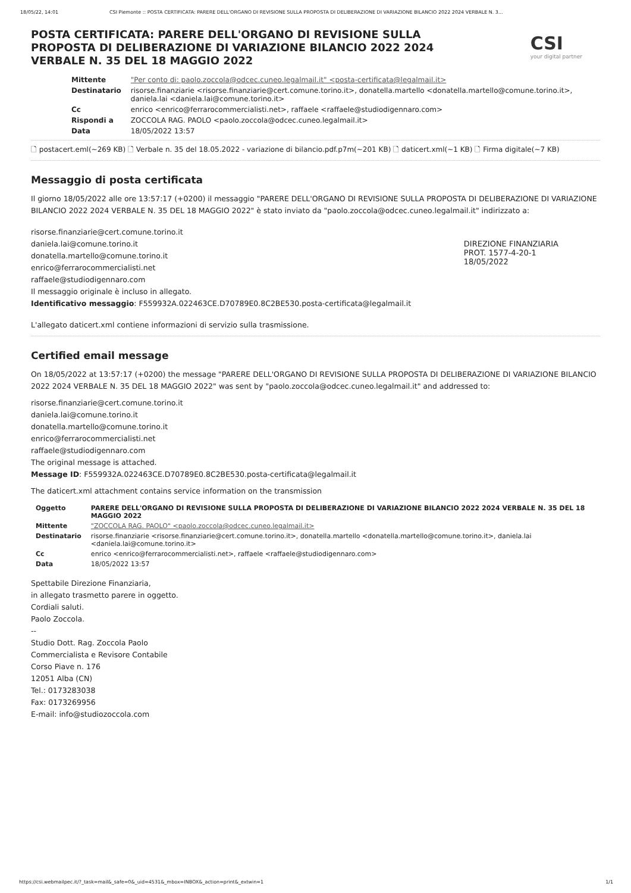18/05/22, 14:01 CSI Piemonte :: POSTA CERTIFICATA: PARERE DELL'ORGANO DI REVISIONE SULLA PROPOSTA DI DELIBERAZIONE DI VARIAZIONE BILANCIO 2022 2024 VERBALE N. 3...
POSTA CERTIFICATA: PARERE DELL'ORGANO DI REVISIONE SULLA PROPOSTA DI DELIBERAZIONE DI VARIAZIONE BILANCIO 2022 2024 VERBALE N. 35 DEL 18 MAGGIO 2022
CSI
your digital partner
| Mittente | "Per conto di: paolo.zoccola@odcec.cuneo.legalmail.it" <posta-certificata@legalmail.it> |
| Destinatario | risorse.finanziarie <risorse.finanziarie@cert.comune.torino.it>, donatella.martello <donatella.martello@comune.torino.it>, daniela.lai <daniela.lai@comune.torino.it> |
| Cc | enrico <enrico@ferrarocommercialisti.net>, raffaele <raffaele@studiodigennaro.com> |
| Rispondi a | ZOCCOLA RAG. PAOLO <paolo.zoccola@odcec.cuneo.legalmail.it> |
| Data | 18/05/2022 13:57 |
🗋 postacert.eml(~269 KB) 🗋 Verbale n. 35 del 18.05.2022 - variazione di bilancio.pdf.p7m(~201 KB) 🗋 daticert.xml(~1 KB) 🗋 Firma digitale(~7 KB)
Messaggio di posta certificata
Il giorno 18/05/2022 alle ore 13:57:17 (+0200) il messaggio "PARERE DELL'ORGANO DI REVISIONE SULLA PROPOSTA DI DELIBERAZIONE DI VARIAZIONE BILANCIO 2022 2024 VERBALE N. 35 DEL 18 MAGGIO 2022" è stato inviato da "paolo.zoccola@odcec.cuneo.legalmail.it" indirizzato a:
risorse.finanziarie@cert.comune.torino.it
daniela.lai@comune.torino.it
donatella.martello@comune.torino.it
enrico@ferrarocommercialisti.net
raffaele@studiodigennaro.com
Il messaggio originale è incluso in allegato.
Identificativo messaggio: F559932A.022463CE.D70789E0.8C2BE530.posta-certificata@legalmail.it
DIREZIONE FINANZIARIA
PROT. 1577-4-20-1
18/05/2022
L'allegato daticert.xml contiene informazioni di servizio sulla trasmissione.
Certified email message
On 18/05/2022 at 13:57:17 (+0200) the message "PARERE DELL'ORGANO DI REVISIONE SULLA PROPOSTA DI DELIBERAZIONE DI VARIAZIONE BILANCIO 2022 2024 VERBALE N. 35 DEL 18 MAGGIO 2022" was sent by "paolo.zoccola@odcec.cuneo.legalmail.it" and addressed to:
risorse.finanziarie@cert.comune.torino.it
daniela.lai@comune.torino.it
donatella.martello@comune.torino.it
enrico@ferrarocommercialisti.net
raffaele@studiodigennaro.com
The original message is attached.
Message ID: F559932A.022463CE.D70789E0.8C2BE530.posta-certificata@legalmail.it
The daticert.xml attachment contains service information on the transmission
| Oggetto | PARERE DELL'ORGANO DI REVISIONE SULLA PROPOSTA DI DELIBERAZIONE DI VARIAZIONE BILANCIO 2022 2024 VERBALE N. 35 DEL 18 MAGGIO 2022 |
| Mittente | "ZOCCOLA RAG. PAOLO" <paolo.zoccola@odcec.cuneo.legalmail.it> |
| Destinatario | risorse.finanziarie <risorse.finanziarie@cert.comune.torino.it>, donatella.martello <donatella.martello@comune.torino.it>, daniela.lai <daniela.lai@comune.torino.it> |
| Cc | enrico <enrico@ferrarocommercialisti.net>, raffaele <raffaele@studiodigennaro.com> |
| Data | 18/05/2022 13:57 |
Spettabile Direzione Finanziaria,
in allegato trasmetto parere in oggetto.
Cordiali saluti.
Paolo Zoccola.
--
Studio Dott. Rag. Zoccola Paolo
Commercialista e Revisore Contabile
Corso Piave n. 176
12051 Alba (CN)
Tel.: 0173283038
Fax: 0173269956
E-mail: info@studiozoccola.com
https://csi.webmailpec.it/?_task=mail&_safe=0&_uid=4531&_mbox=INBOX&_action=print&_extwin=1 1/1